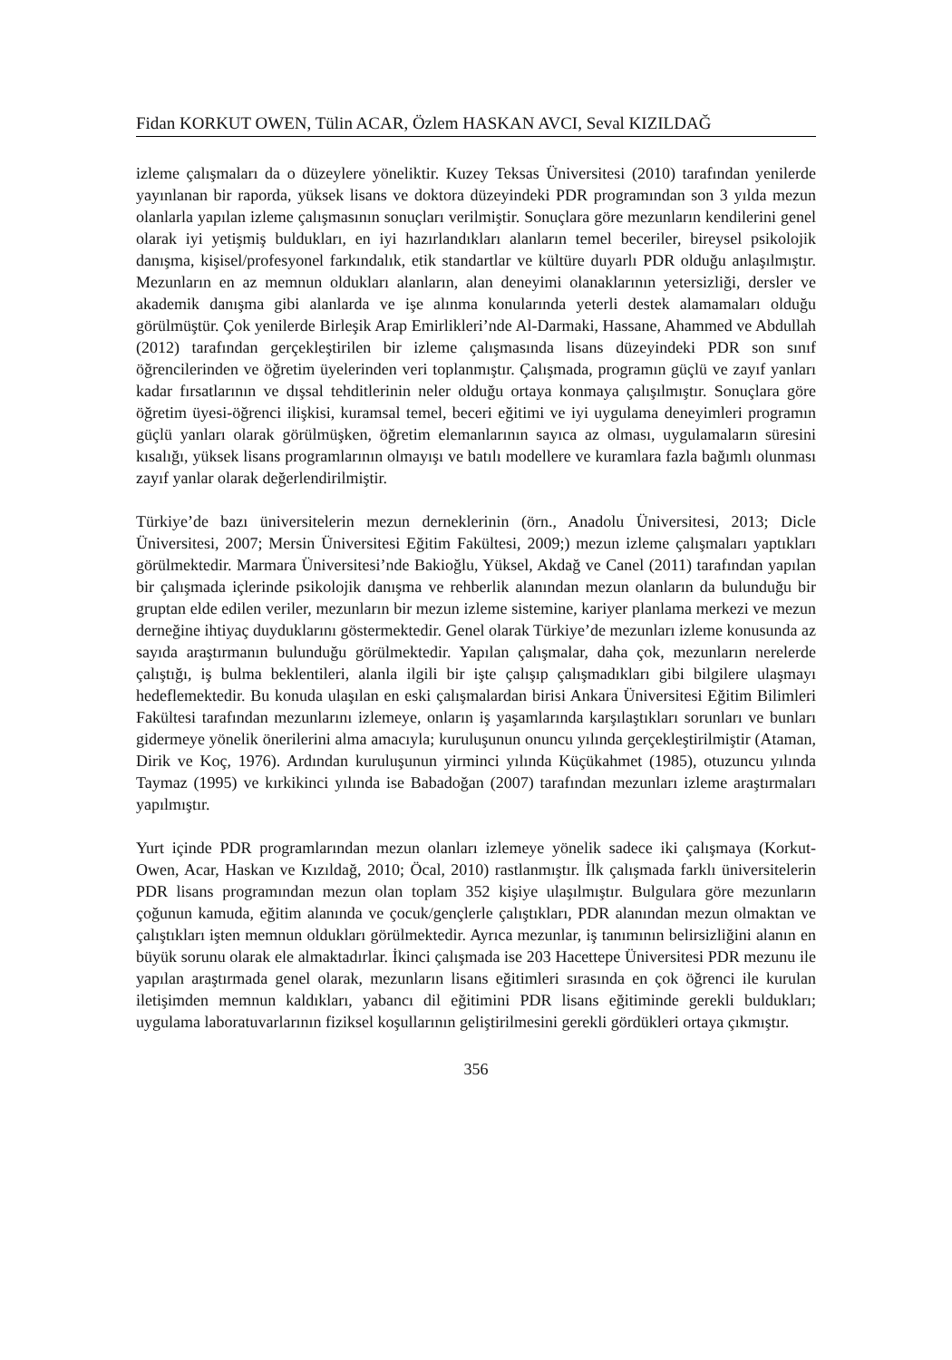Fidan KORKUT OWEN, Tülin ACAR, Özlem HASKAN AVCI, Seval KIZILDAĞ
izleme çalışmaları da o düzeylere yöneliktir. Kuzey Teksas Üniversitesi (2010) tarafından yenilerde yayınlanan bir raporda, yüksek lisans ve doktora düzeyindeki PDR programından son 3 yılda mezun olanlarla yapılan izleme çalışmasının sonuçları verilmiştir. Sonuçlara göre mezunların kendilerini genel olarak iyi yetişmiş buldukları, en iyi hazırlandıkları alanların temel beceriler, bireysel psikolojik danışma, kişisel/profesyonel farkındalık, etik standartlar ve kültüre duyarlı PDR olduğu anlaşılmıştır. Mezunların en az memnun oldukları alanların, alan deneyimi olanaklarının yetersizliği, dersler ve akademik danışma gibi alanlarda ve işe alınma konularında yeterli destek alamamaları olduğu görülmüştür. Çok yenilerde Birleşik Arap Emirlikleri’nde Al-Darmaki, Hassane, Ahammed ve Abdullah (2012) tarafından gerçekleştirilen bir izleme çalışmasında lisans düzeyindeki PDR son sınıf öğrencilerinden ve öğretim üyelerinden veri toplanmıştır. Çalışmada, programın güçlü ve zayıf yanları kadar fırsatlarının ve dışsal tehditlerinin neler olduğu ortaya konmaya çalışılmıştır. Sonuçlara göre öğretim üyesi-öğrenci ilişkisi, kuramsal temel, beceri eğitimi ve iyi uygulama deneyimleri programın güçlü yanları olarak görülmüşken, öğretim elemanlarının sayıca az olması, uygulamaların süresini kısalığı, yüksek lisans programlarının olmayışı ve batılı modellere ve kuramlara fazla bağımlı olunması zayıf yanlar olarak değerlendirilmiştir.
Türkiye’de bazı üniversitelerin mezun derneklerinin (örn., Anadolu Üniversitesi, 2013; Dicle Üniversitesi, 2007; Mersin Üniversitesi Eğitim Fakültesi, 2009;) mezun izleme çalışmaları yaptıkları görülmektedir. Marmara Üniversitesi’nde Bakioğlu, Yüksel, Akdağ ve Canel (2011) tarafından yapılan bir çalışmada içlerinde psikolojik danışma ve rehberlik alanından mezun olanların da bulunduğu bir gruptan elde edilen veriler, mezunların bir mezun izleme sistemine, kariyer planlama merkezi ve mezun derneğine ihtiyaç duyduklarını göstermektedir. Genel olarak Türkiye’de mezunları izleme konusunda az sayıda araştırmanın bulunduğu görülmektedir. Yapılan çalışmalar, daha çok, mezunların nerelerde çalıştığı, iş bulma beklentileri, alanla ilgili bir işte çalışıp çalışmadıkları gibi bilgilere ulaşmayı hedeflemektedir. Bu konuda ulaşılan en eski çalışmalardan birisi Ankara Üniversitesi Eğitim Bilimleri Fakültesi tarafından mezunlarını izlemeye, onların iş yaşamlarında karşılaştıkları sorunları ve bunları gidermeye yönelik önerilerini alma amacıyla; kuruluşunun onuncu yılında gerçekleştirilmiştir (Ataman, Dirik ve Koç, 1976). Ardından kuruluşunun yirminci yılında Küçükahmet (1985), otuzuncu yılında Taymaz (1995) ve kırkikinci yılında ise Babadoğan (2007) tarafından mezunları izleme araştırmaları yapılmıştır.
Yurt içinde PDR programlarından mezun olanları izlemeye yönelik sadece iki çalışmaya (Korkut-Owen, Acar, Haskan ve Kızıldağ, 2010; Öcal, 2010) rastlanmıştır. İlk çalışmada farklı üniversitelerin PDR lisans programından mezun olan toplam 352 kişiye ulaşılmıştır. Bulgulara göre mezunların çoğunun kamuda, eğitim alanında ve çocuk/gençlerle çalıştıkları, PDR alanından mezun olmaktan ve çalıştıkları işten memnun oldukları görülmektedir. Ayrıca mezunlar, iş tanımının belirsizliğini alanın en büyük sorunu olarak ele almaktadırlar. İkinci çalışmada ise 203 Hacettepe Üniversitesi PDR mezunu ile yapılan araştırmada genel olarak, mezunların lisans eğitimleri sırasında en çok öğrenci ile kurulan iletişimden memnun kaldıkları, yabancı dil eğitimini PDR lisans eğitiminde gerekli buldukları; uygulama laboratuvarlarının fiziksel koşullarının geliştirilmesini gerekli gördükleri ortaya çıkmıştır.
356